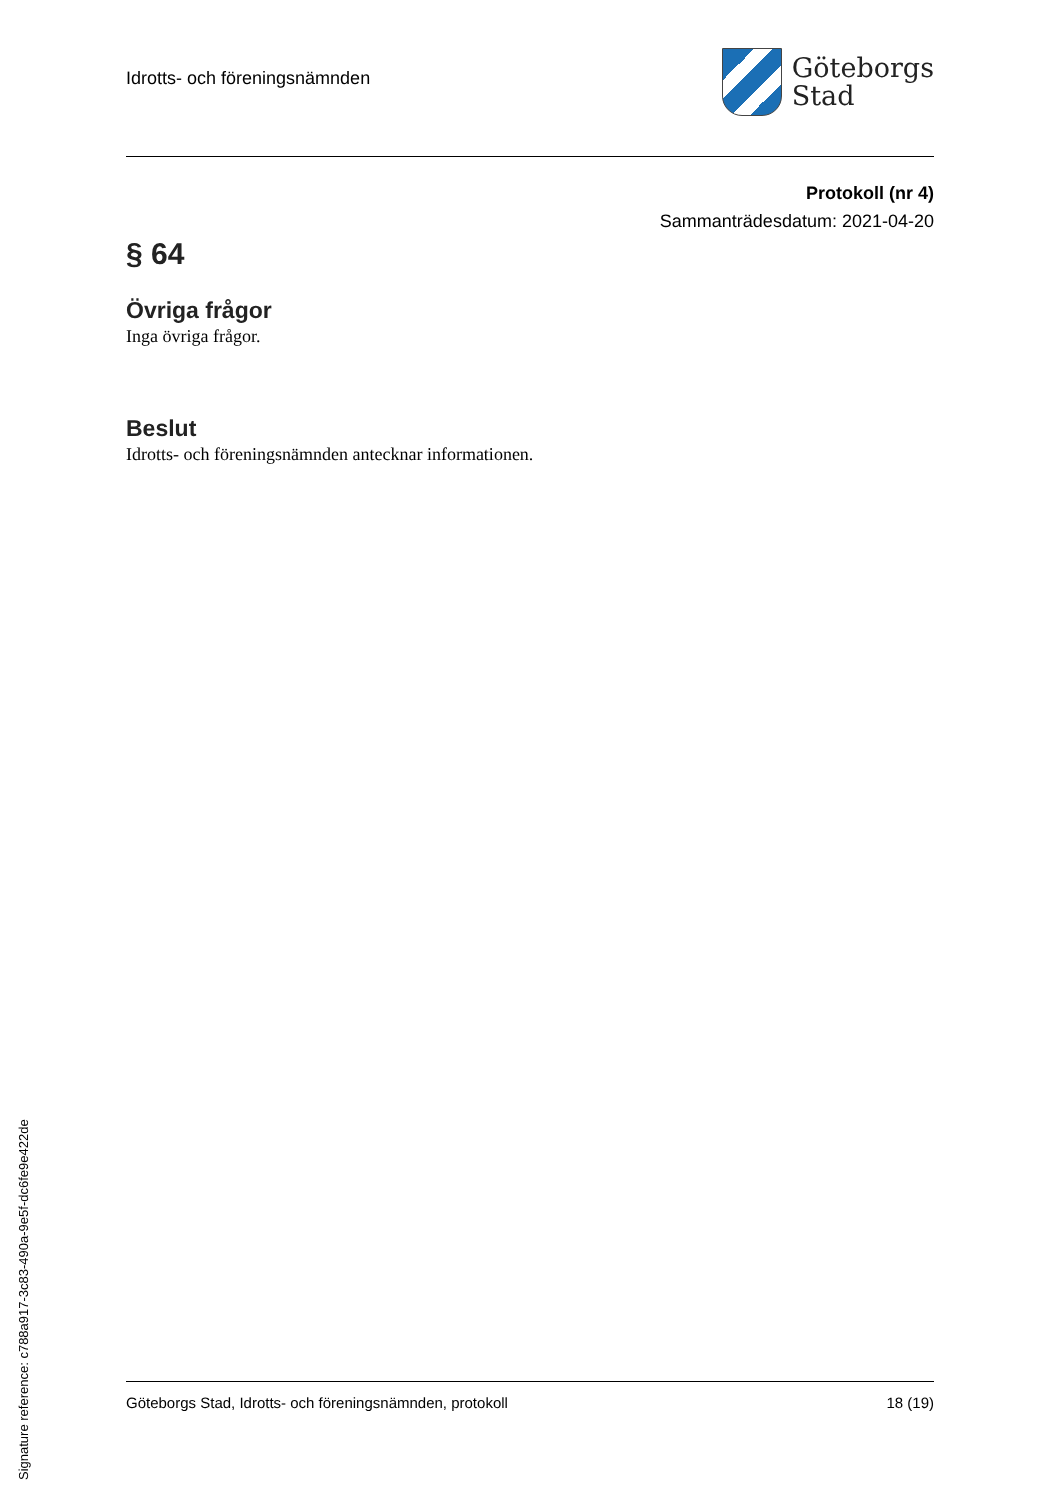Idrotts- och föreningsnämnden
Göteborgs
Stad
Protokoll (nr 4)
Sammanträdesdatum: 2021-04-20
§ 64
Övriga frågor
Inga övriga frågor.
Beslut
Idrotts- och föreningsnämnden antecknar informationen.
Göteborgs Stad, Idrotts- och föreningsnämnden, protokoll 18 (19)
Signature reference: c788a917-3c83-490a-9e5f-dc6fe9e422de